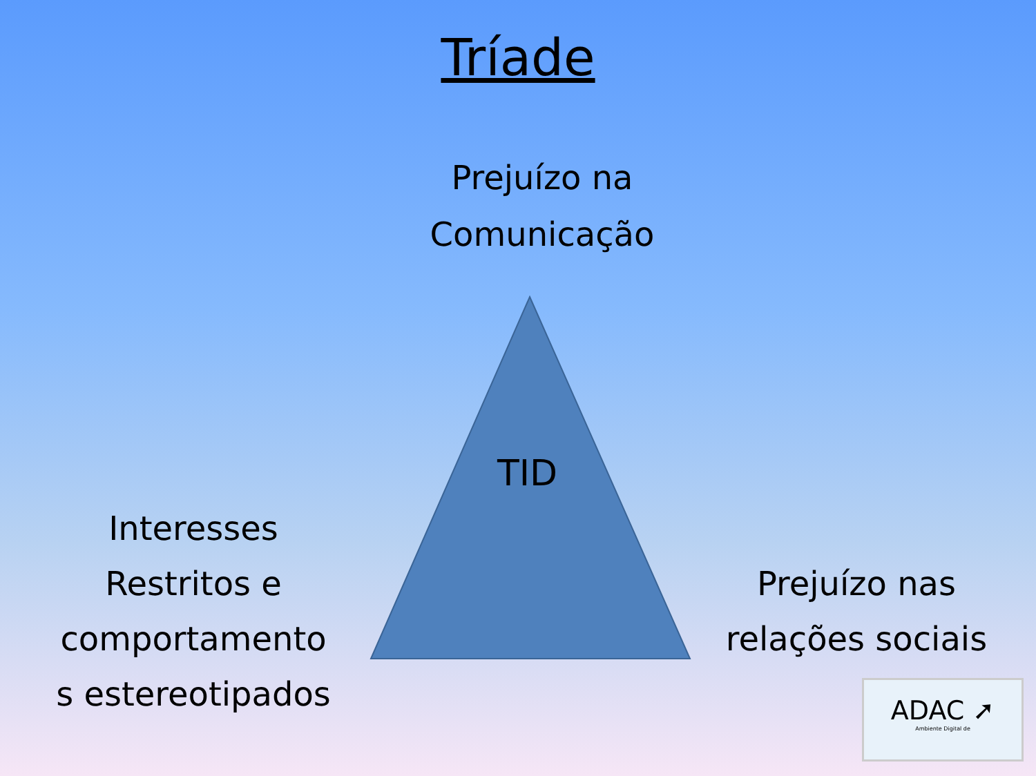Tríade
Prejuízo na
Comunicação
TID
Interesses
Restritos e
comportamento
s estereotipados
Prejuízo nas
relações sociais
ADAC ➚
Ambiente Digital de